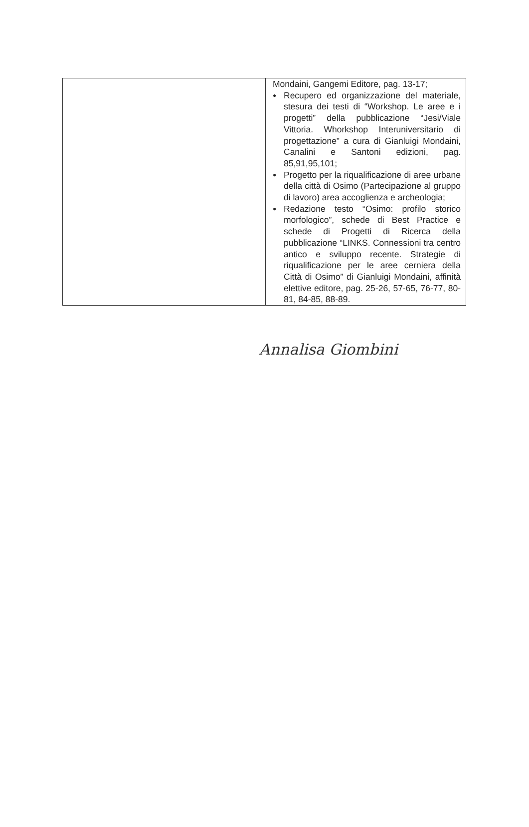| | Mondaini, Gangemi Editore, pag. 13-17; ● Recupero ed organizzazione del materiale, stesura dei testi di “Workshop. Le aree e i progetti” della pubblicazione “Jesi/Viale Vittoria. Whorkshop Interuniversitario di progettazione” a cura di Gianluigi Mondaini, Canalini e Santoni edizioni, pag. 85,91,95,101; ● Progetto per la riqualificazione di aree urbane della città di Osimo (Partecipazione al gruppo di lavoro) area accoglienza e archeologia; ● Redazione testo “Osimo: profilo storico morfologico”, schede di Best Practice e schede di Progetti di Ricerca della pubblicazione “LINKS. Connessioni tra centro antico e sviluppo recente. Strategie di riqualificazione per le aree cerniera della Città di Osimo” di Gianluigi Mondaini, affinità elettive editore, pag. 25-26, 57-65, 76-77, 80-81, 84-85, 88-89. |
Annalisa Giombini